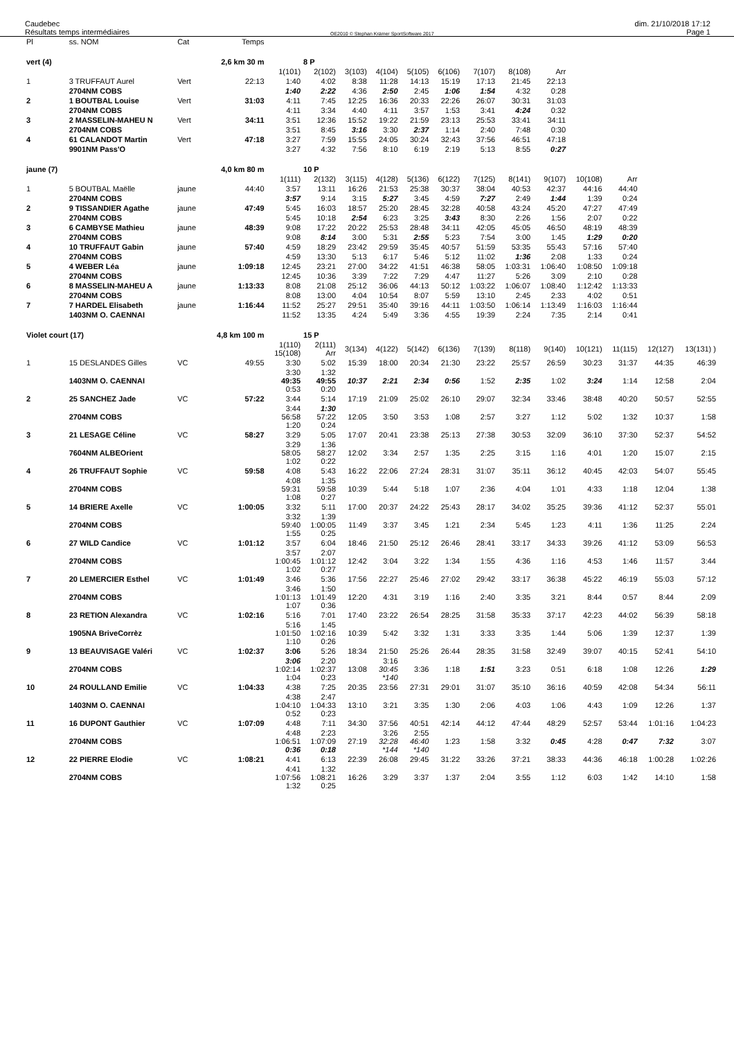Caudebec
Résultats temps intermédiaires
OE2010 © Stephan Krämer SportSoftware 2017
dim. 21/10/2018 17:12
Page 1
| Pl | ss. NOM | Cat | Temps | | | | | | | | | | | | | |
| --- | --- | --- | --- | --- | --- | --- | --- | --- | --- | --- | --- | --- | --- | --- | --- | --- |
| vert (4) | | | 2,6 km 30 m | | 8 P | | | | | | | | | | | |
| | | | | 1(101) | 2(102) | 3(103) | 4(104) | 5(105) | 6(106) | 7(107) | 8(108) | Arr | | | | |
| 1 | 3 TRUFFAUT Aurel | Vert | 22:13 | 1:40 | 4:02 | 8:38 | 11:28 | 14:13 | 15:19 | 17:13 | 21:45 | 22:13 | | | | |
| | 2704NM COBS | | | 1:40 | 2:22 | 4:36 | 2:50 | 2:45 | 1:06 | 1:54 | 4:32 | 0:28 | | | | |
| 2 | 1 BOUTBAL Louise | Vert | 31:03 | 4:11 | 7:45 | 12:25 | 16:36 | 20:33 | 22:26 | 26:07 | 30:31 | 31:03 | | | | |
| | 2704NM COBS | | | 4:11 | 3:34 | 4:40 | 4:11 | 3:57 | 1:53 | 3:41 | 4:24 | 0:32 | | | | |
| 3 | 2 MASSELIN-MAHEU N | Vert | 34:11 | 3:51 | 12:36 | 15:52 | 19:22 | 21:59 | 23:13 | 25:53 | 33:41 | 34:11 | | | | |
| | 2704NM COBS | | | 3:51 | 8:45 | 3:16 | 3:30 | 2:37 | 1:14 | 2:40 | 7:48 | 0:30 | | | | |
| 4 | 61 CALANDOT Martin | Vert | 47:18 | 3:27 | 7:59 | 15:55 | 24:05 | 30:24 | 32:43 | 37:56 | 46:51 | 47:18 | | | | |
| | 9901NM Pass'O | | | 3:27 | 4:32 | 7:56 | 8:10 | 6:19 | 2:19 | 5:13 | 8:55 | 0:27 | | | | |
| jaune (7) | | | 4,0 km 80 m | | 10 P | | | | | | | | | | | |
| | | | | 1(111) | 2(132) | 3(115) | 4(128) | 5(136) | 6(122) | 7(125) | 8(141) | 9(107) | 10(108) | Arr | | |
| 1 | 5 BOUTBAL Maëlle | jaune | 44:40 | 3:57 | 13:11 | 16:26 | 21:53 | 25:38 | 30:37 | 38:04 | 40:53 | 42:37 | 44:16 | 44:40 | | |
| | 2704NM COBS | | | 3:57 | 9:14 | 3:15 | 5:27 | 3:45 | 4:59 | 7:27 | 2:49 | 1:44 | 1:39 | 0:24 | | |
| 2 | 9 TISSANDIER Agathe | jaune | 47:49 | 5:45 | 16:03 | 18:57 | 25:20 | 28:45 | 32:28 | 40:58 | 43:24 | 45:20 | 47:27 | 47:49 | | |
| | 2704NM COBS | | | 5:45 | 10:18 | 2:54 | 6:23 | 3:25 | 3:43 | 8:30 | 2:26 | 1:56 | 2:07 | 0:22 | | |
| 3 | 6 CAMBYSE Mathieu | jaune | 48:39 | 9:08 | 17:22 | 20:22 | 25:53 | 28:48 | 34:11 | 42:05 | 45:05 | 46:50 | 48:19 | 48:39 | | |
| | 2704NM COBS | | | 9:08 | 8:14 | 3:00 | 5:31 | 2:55 | 5:23 | 7:54 | 3:00 | 1:45 | 1:29 | 0:20 | | |
| 4 | 10 TRUFFAUT Gabin | jaune | 57:40 | 4:59 | 18:29 | 23:42 | 29:59 | 35:45 | 40:57 | 51:59 | 53:35 | 55:43 | 57:16 | 57:40 | | |
| | 2704NM COBS | | | 4:59 | 13:30 | 5:13 | 6:17 | 5:46 | 5:12 | 11:02 | 1:36 | 2:08 | 1:33 | 0:24 | | |
| 5 | 4 WEBER Léa | jaune | 1:09:18 | 12:45 | 23:21 | 27:00 | 34:22 | 41:51 | 46:38 | 58:05 | 1:03:31 | 1:06:40 | 1:08:50 | 1:09:18 | | |
| | 2704NM COBS | | | 12:45 | 10:36 | 3:39 | 7:22 | 7:29 | 4:47 | 11:27 | 5:26 | 3:09 | 2:10 | 0:28 | | |
| 6 | 8 MASSELIN-MAHEU A | jaune | 1:13:33 | 8:08 | 21:08 | 25:12 | 36:06 | 44:13 | 50:12 | 1:03:22 | 1:06:07 | 1:08:40 | 1:12:42 | 1:13:33 | | |
| | 2704NM COBS | | | 8:08 | 13:00 | 4:04 | 10:54 | 8:07 | 5:59 | 13:10 | 2:45 | 2:33 | 4:02 | 0:51 | | |
| 7 | 7 HARDEL Elisabeth | jaune | 1:16:44 | 11:52 | 25:27 | 29:51 | 35:40 | 39:16 | 44:11 | 1:03:50 | 1:06:14 | 1:13:49 | 1:16:03 | 1:16:44 | | |
| | 1403NM O. CAENNAI | | | 11:52 | 13:35 | 4:24 | 5:49 | 3:36 | 4:55 | 19:39 | 2:24 | 7:35 | 2:14 | 0:41 | | |
| Violet court (17) | | | 4,8 km 100 m | | 15 P | | | | | | | | | | | |
| | | | | 1(110) 15(108) | 2(111) Arr | 3(134) | 4(122) | 5(142) | 6(136) | 7(139) | 8(118) | 9(140) | 10(121) | 11(115) | 12(127) | 13(131) ) |
| 1 | 15 DESLANDES Gilles | VC | 49:55 | 3:30 | 5:02 | 15:39 | 18:00 | 20:34 | 21:30 | 23:22 | 25:57 | 26:59 | 30:23 | 31:37 | 44:35 | 46:39 |
| | 1403NM O. CAENNAI | | | 3:30 49:35 0:53 | 1:32 49:55 0:20 | 10:37 | 2:21 | 2:34 | 0:56 | 1:52 | 2:35 | 1:02 | 3:24 | 1:14 | 12:58 | 2:04 |
| 2 | 25 SANCHEZ Jade | VC | 57:22 | 3:44 | 5:14 | 17:19 | 21:09 | 25:02 | 26:10 | 29:07 | 32:34 | 33:46 | 38:48 | 40:20 | 50:57 | 52:55 |
| | 2704NM COBS | | | 3:44 56:58 1:20 | 1:30 57:22 0:24 | 12:05 | 3:50 | 3:53 | 1:08 | 2:57 | 3:27 | 1:12 | 5:02 | 1:32 | 10:37 | 1:58 |
| 3 | 21 LESAGE Céline | VC | 58:27 | 3:29 | 5:05 | 17:07 | 20:41 | 23:38 | 25:13 | 27:38 | 30:53 | 32:09 | 36:10 | 37:30 | 52:37 | 54:52 |
| | 7604NM ALBEOrient | | | 3:29 58:05 1:02 | 1:36 58:27 0:22 | 12:02 | 3:34 | 2:57 | 1:35 | 2:25 | 3:15 | 1:16 | 4:01 | 1:20 | 15:07 | 2:15 |
| 4 | 26 TRUFFAUT Sophie | VC | 59:58 | 4:08 | 5:43 | 16:22 | 22:06 | 27:24 | 28:31 | 31:07 | 35:11 | 36:12 | 40:45 | 42:03 | 54:07 | 55:45 |
| | 2704NM COBS | | | 4:08 59:31 1:08 | 1:35 59:58 0:27 | 10:39 | 5:44 | 5:18 | 1:07 | 2:36 | 4:04 | 1:01 | 4:33 | 1:18 | 12:04 | 1:38 |
| 5 | 14 BRIERE Axelle | VC | 1:00:05 | 3:32 | 5:11 | 17:00 | 20:37 | 24:22 | 25:43 | 28:17 | 34:02 | 35:25 | 39:36 | 41:12 | 52:37 | 55:01 |
| | 2704NM COBS | | | 3:32 59:40 1:55 | 1:39 1:00:05 0:25 | 11:49 | 3:37 | 3:45 | 1:21 | 2:34 | 5:45 | 1:23 | 4:11 | 1:36 | 11:25 | 2:24 |
| 6 | 27 WILD Candice | VC | 1:01:12 | 3:57 | 6:04 | 18:46 | 21:50 | 25:12 | 26:46 | 28:41 | 33:17 | 34:33 | 39:26 | 41:12 | 53:09 | 56:53 |
| | 2704NM COBS | | | 3:57 1:00:45 1:02 | 2:07 1:01:12 0:27 | 12:42 | 3:04 | 3:22 | 1:34 | 1:55 | 4:36 | 1:16 | 4:53 | 1:46 | 11:57 | 3:44 |
| 7 | 20 LEMERCIER Esthel | VC | 1:01:49 | 3:46 | 5:36 | 17:56 | 22:27 | 25:46 | 27:02 | 29:42 | 33:17 | 36:38 | 45:22 | 46:19 | 55:03 | 57:12 |
| | 2704NM COBS | | | 3:46 1:01:13 1:07 | 1:50 1:01:49 0:36 | 12:20 | 4:31 | 3:19 | 1:16 | 2:40 | 3:35 | 3:21 | 8:44 | 0:57 | 8:44 | 2:09 |
| 8 | 23 RETION Alexandra | VC | 1:02:16 | 5:16 | 7:01 | 17:40 | 23:22 | 26:54 | 28:25 | 31:58 | 35:33 | 37:17 | 42:23 | 44:02 | 56:39 | 58:18 |
| | 1905NA BriveCorrèz | | | 5:16 1:01:50 1:10 | 1:45 1:02:16 0:26 | 10:39 | 5:42 | 3:32 | 1:31 | 3:33 | 3:35 | 1:44 | 5:06 | 1:39 | 12:37 | 1:39 |
| 9 | 13 BEAUVISAGE Valéri | VC | 1:02:37 | 3:06 | 5:26 | 18:34 | 21:50 | 25:26 | 26:44 | 28:35 | 31:58 | 32:49 | 39:07 | 40:15 | 52:41 | 54:10 |
| | 2704NM COBS | | | 3:06 1:02:14 1:04 | 2:20 1:02:37 0:23 | 13:08 | 3:16 30:45 *140 | 3:36 | 1:18 | 1:51 | 3:23 | 0:51 | 6:18 | 1:08 | 12:26 | 1:29 |
| 10 | 24 ROULLAND Emilie | VC | 1:04:33 | 4:38 | 7:25 | 20:35 | 23:56 | 27:31 | 29:01 | 31:07 | 35:10 | 36:16 | 40:59 | 42:08 | 54:34 | 56:11 |
| | 1403NM O. CAENNAI | | | 4:38 1:04:10 0:52 | 2:47 1:04:33 0:23 | 13:10 | 3:21 | 3:35 | 1:30 | 2:06 | 4:03 | 1:06 | 4:43 | 1:09 | 12:26 | 1:37 |
| 11 | 16 DUPONT Gauthier | VC | 1:07:09 | 4:48 | 7:11 | 34:30 | 37:56 | 40:51 | 42:14 | 44:12 | 47:44 | 48:29 | 52:57 | 53:44 | 1:01:16 | 1:04:23 |
| | 2704NM COBS | | | 4:48 1:06:51 0:36 | 2:23 1:07:09 0:18 | 27:19 | 3:26 32:28 *144 | 2:55 46:40 *140 | 1:23 | 1:58 | 3:32 | 0:45 | 4:28 | 0:47 | 7:32 | 3:07 |
| 12 | 22 PIERRE Elodie | VC | 1:08:21 | 4:41 | 6:13 | 22:39 | 26:08 | 29:45 | 31:22 | 33:26 | 37:21 | 38:33 | 44:36 | 46:18 | 1:00:28 | 1:02:26 |
| | 2704NM COBS | | | 4:41 1:07:56 1:32 | 1:32 1:08:21 0:25 | 16:26 | 3:29 | 3:37 | 1:37 | 2:04 | 3:55 | 1:12 | 6:03 | 1:42 | 14:10 | 1:58 |